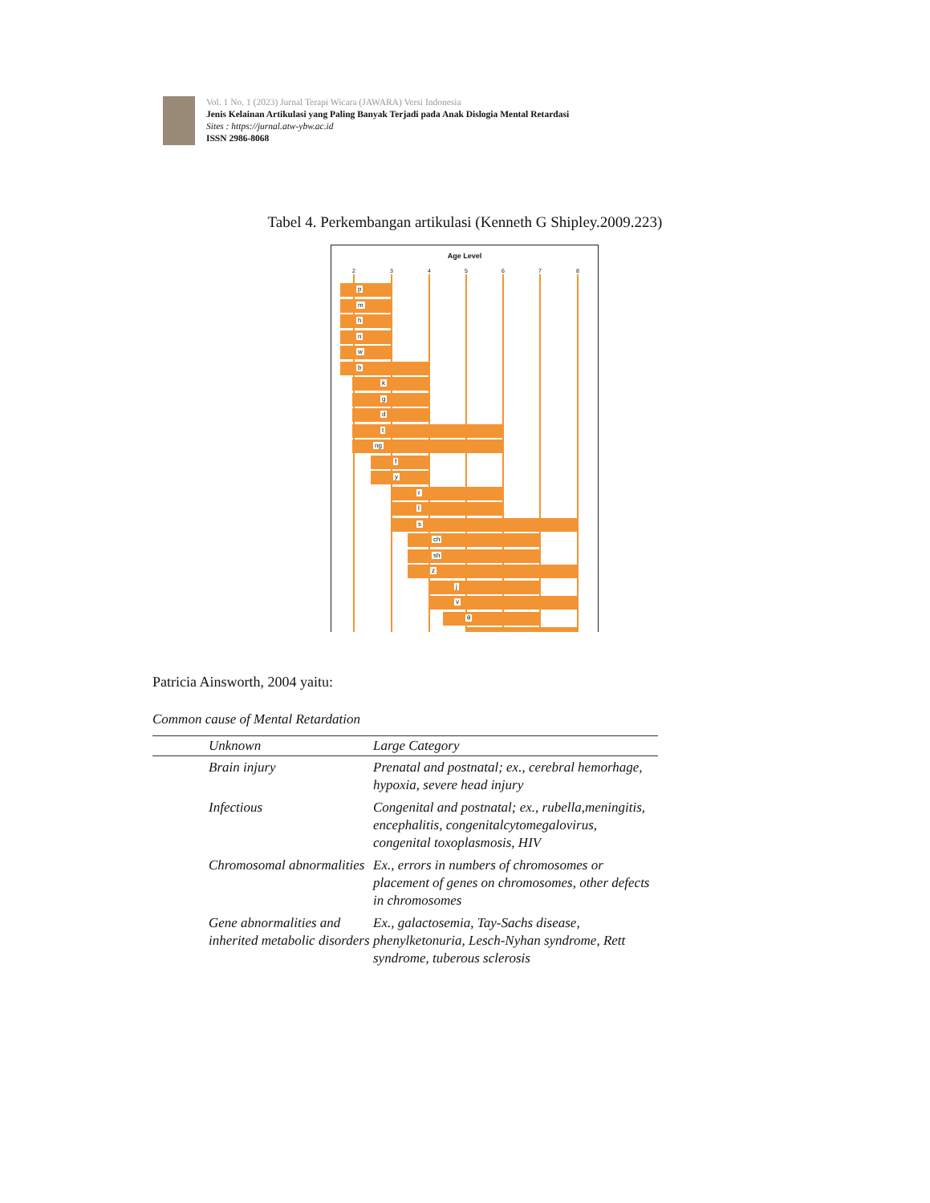Vol. 1 No. 1 (2023) Jurnal Terapi Wicara (JAWARA) Versi Indonesia
Jenis Kelainan Artikulasi yang Paling Banyak Terjadi pada Anak Dislogia Mental Retardasi
Sites : https://jurnal.atw-ybw.ac.id
ISSN 2986-8068
Tabel 4. Perkembangan artikulasi (Kenneth G Shipley.2009.223)
Age Level
2 3 4 5 6 7 8
p
m
h
n
w
b
k
g
d
t
ng
f
y
r
l
s
ch
sh
z
j
v
θ
Patricia Ainsworth, 2004 yaitu:
Common cause of Mental Retardation
| | Unknown | Large Category |
| --- | --- | --- |
| | Brain injury | Prenatal and postnatal; ex., cerebral hemorhage, hypoxia, severe head injury |
| | Infectious | Congenital and postnatal; ex., rubella,meningitis, encephalitis, congenitalcytomegalovirus, congenital toxoplasmosis, HIV |
| | Chromosomal abnormalities | Ex., errors in numbers of chromosomes or placement of genes on chromosomes, other defects in chromosomes |
| | Gene abnormalities and inherited metabolic disorders | Ex., galactosemia, Tay-Sachs disease, phenylketonuria, Lesch-Nyhan syndrome, Rett syndrome, tuberous sclerosis |